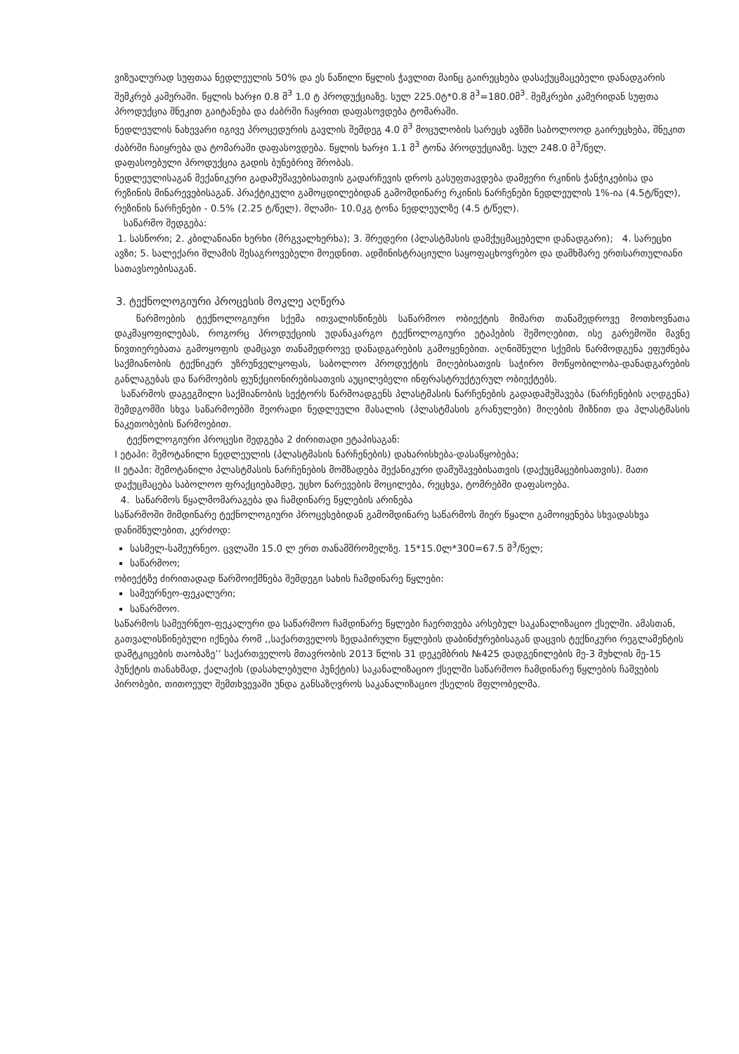ვიზუალურად სუფთაა ნედლეულის 50% და ეს ნაწილი წყლის ჭავლით მაინც გაირეცხება დასაქუცმაცებელი დანადგარის შემკრებ კამერაში. წყლის ხარჯი 0.8 მ<sup>3</sup> 1.0 ტ პროდუქციაზე. სულ 225.0ტ*0.8 მ<sup>3</sup>=180.0მ<sup>3</sup>. შემკრები კამერიდან სუფთა პროდუქცია შნეკით გაიტანება და ძაბრში ჩაყრით დაფასოვდება ტომარაში.
ნედლეულის ნახევარი იგივე პროცედურის გავლის შემდეგ 4.0 მ<sup>3</sup> მოცულობის სარეცხ ავზში საბოლოოდ გაირეცხება, შნეკით ძაბრში ჩაიყრება და ტომარაში დაფასოვდება. წყლის ხარჯი 1.1 მ<sup>3</sup> ტონა პროდუქციაზე. სულ 248.0 მ<sup>3</sup>/წელ.
დაფასოებული პროდუქცია გადის ბუნებრივ შრობას.
ნედლეულისაგან მექანიკური გადამუშავებისათვის გადარჩევის დროს გასუფთავდება დამჟერი რკინის ჭანჭიკებისა და რეზინის მინარევებისაგან. პრაქტიკული გამოცდილებიდან გამომდინარე რკინის ნარჩენები ნედლეულის 1%-ია (4.5ტ/წელ), რეზინის ნარჩენები - 0.5% (2.25 ტ/წელ). შლამი- 10.0კგ ტონა ნედლეულზე (4.5 ტ/წელ).
საწარმო შედგება:
1. სასწორი; 2. კბილანიანი ხერხი (მრგვალხერხა); 3. შრედერი (პლასტმასის დამქუცმაცებელი დანადგარი); 4. სარეცხი ავზი; 5. სალექარი შლამის შესაგროვებელი მოედნით. ადმინისტრაციული საყოფაცხოვრებო და დამხმარე ერთსართულიანი სათავსოებისაგან.
3. ტექნოლოგიური პროცესის მოკლე აღწერა
წარმოების ტექნოლოგიური სქემა ითვალისწინებს საწარმოო ობიექტის მიმართ თანამედროვე მოთხოვნათა დაკმაყოფილებას, როგორც პროდუქციის უდანაკარგო ტექნოლოგიური ეტაპების შემოღებით, ისე გარემოში მავნე ნივთიერებათა გამოყოფის დამცავი თანამედროვე დანადგარების გამოყენებით. აღნიშნული სქემის წარმოდგენა ეფუძნება საქმიანობის ტექნიკურ უზრუნველყოფას, საბოლოო პროდუქტის მიღებისათვის საჭირო მოწყობილობა-დანადგარების განლაგებას და წარმოების ფუნქციონირებისათვის აუცილებელი ინფრასტრუქტურულ ობიექტებს.
საწარმოს დაგეგმილი საქმიანობის სექტორს წარმოადგენს პლასტმასის ნარჩენების გადადამუშავება (ნარჩენების აღდგენა) შემდგომში სხვა საწარმოებში მეორადი ნედლეული მასალის (პლასტმასის გრანულები) მიღების მიზნით და პლასტმასის ნაკეთობების წარმოებით.
ტექნოლოგიური პროცესი შედგება 2 ძირითადი ეტაპისაგან:
I ეტაპი: შემოტანილი ნედლეულის (პლასტმასის ნარჩენების) დახარისხება-დასაწყობება;
II ეტაპი: შემოტანილი პლასტმასის ნარჩენების მომზადება მექანიკური დამუშავებისათვის (დაქუცმაცებისათვის). მათი დაქუცმაცება საბოლოო ფრაქციებამდე, უცხო ნარევების მოცილება, რეცხვა, ტომრებში დაფასოება.
4. საწარმოს წყალმომარაგება და ჩამდინარე წყლების არინება
საწარმოში მიმდინარე ტექნოლოგიური პროცესებიდან გამომდინარე საწარმოს მიერ წყალი გამოიყენება სხვადასხვა დანიშნულებით, კერძოდ:
სასმელ-სამეურნეო. ცვლაში 15.0 ლ ერთ თანამშრომელზე. 15*15.0ლ*300=67.5 მ<sup>3</sup>/წელ;
საწარმოო;
ობიექტზე ძირითადად წარმოიქმნება შემდეგი სახის ჩამდინარე წყლები:
სამეურნეო-ფეკალური;
საწარმოო.
საწარმოს სამეურნეო-ფეკალური და საწარმოო ჩამდინარე წყლები ჩაერთვება არსებულ საკანალიზაციო ქსელში. ამასთან, გათვალისწინებული იქნება რომ ,,საქართველოს ზედაპირული წყლების დაბინძურებისაგან დაცვის ტექნიკური რეგლამენტის დამტკიცების თაობაზე’’ საქართველოს მთავრობის 2013 წლის 31 დეკემბრის №425 დადგენილების მე-3 მუხლის მე-15 პუნქტის თანახმად, ქალაქის (დასახლებული პუნქტის) საკანალიზაციო ქსელში საწარმოო ჩამდინარე წყლების ჩაშვების პირობები, თითოეულ შემთხვევაში უნდა განსაზღვროს საკანალიზაციო ქსელის მფლობელმა.